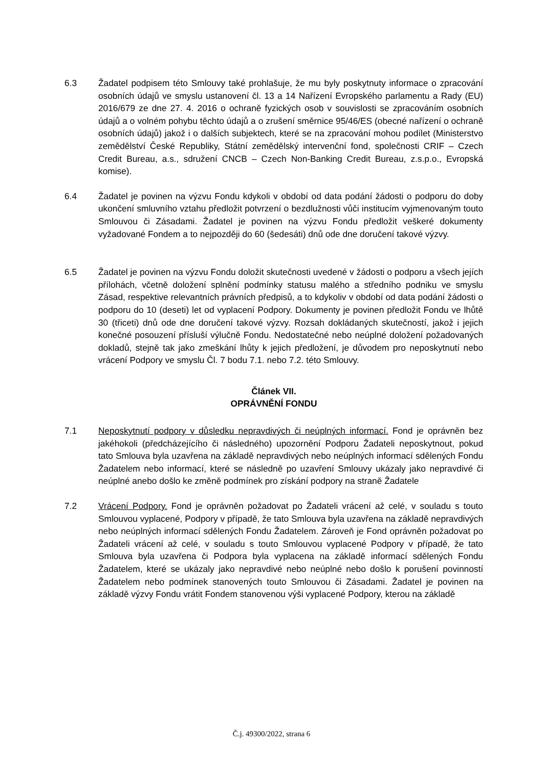6.3 Žadatel podpisem této Smlouvy také prohlašuje, že mu byly poskytnuty informace o zpracování osobních údajů ve smyslu ustanovení čl. 13 a 14 Nařízení Evropského parlamentu a Rady (EU) 2016/679 ze dne 27. 4. 2016 o ochraně fyzických osob v souvislosti se zpracováním osobních údajů a o volném pohybu těchto údajů a o zrušení směrnice 95/46/ES (obecné nařízení o ochraně osobních údajů) jakož i o dalších subjektech, které se na zpracování mohou podílet (Ministerstvo zemědělství České Republiky, Státní zemědělský intervenční fond, společnosti CRIF – Czech Credit Bureau, a.s., sdružení CNCB – Czech Non-Banking Credit Bureau, z.s.p.o., Evropská komise).
6.4 Žadatel je povinen na výzvu Fondu kdykoli v období od data podání žádosti o podporu do doby ukončení smluvního vztahu předložit potvrzení o bezdlužnosti vůči institucím vyjmenovaným touto Smlouvou či Zásadami. Žadatel je povinen na výzvu Fondu předložit veškeré dokumenty vyžadované Fondem a to nejpozději do 60 (šedesáti) dnů ode dne doručení takové výzvy.
6.5 Žadatel je povinen na výzvu Fondu doložit skutečnosti uvedené v žádosti o podporu a všech jejích přílohách, včetně doložení splnění podmínky statusu malého a středního podniku ve smyslu Zásad, respektive relevantních právních předpisů, a to kdykoliv v období od data podání žádosti o podporu do 10 (deseti) let od vyplacení Podpory. Dokumenty je povinen předložit Fondu ve lhůtě 30 (třiceti) dnů ode dne doručení takové výzvy. Rozsah dokládaných skutečností, jakož i jejich konečné posouzení přísluší výlučně Fondu. Nedostatečné nebo neúplné doložení požadovaných dokladů, stejně tak jako zmeškání lhůty k jejich předložení, je důvodem pro neposkytnutí nebo vrácení Podpory ve smyslu Čl. 7 bodu 7.1. nebo 7.2. této Smlouvy.
Článek VII.
OPRÁVNĚNÍ FONDU
7.1 Neposkytnutí podpory v důsledku nepravdivých či neúplných informací. Fond je oprávněn bez jakéhokoli (předcházejícího či následného) upozornění Podporu Žadateli neposkytnout, pokud tato Smlouva byla uzavřena na základě nepravdivých nebo neúplných informací sdělených Fondu Žadatelem nebo informací, které se následně po uzavření Smlouvy ukázaly jako nepravdivé či neúplné anebo došlo ke změně podmínek pro získání podpory na straně Žadatele
7.2 Vrácení Podpory. Fond je oprávněn požadovat po Žadateli vrácení až celé, v souladu s touto Smlouvou vyplacené, Podpory v případě, že tato Smlouva byla uzavřena na základě nepravdivých nebo neúplných informací sdělených Fondu Žadatelem. Zároveň je Fond oprávněn požadovat po Žadateli vrácení až celé, v souladu s touto Smlouvou vyplacené Podpory v případě, že tato Smlouva byla uzavřena či Podpora byla vyplacena na základě informací sdělených Fondu Žadatelem, které se ukázaly jako nepravdivé nebo neúplné nebo došlo k porušení povinností Žadatelem nebo podmínek stanovených touto Smlouvou či Zásadami. Žadatel je povinen na základě výzvy Fondu vrátit Fondem stanovenou výši vyplacené Podpory, kterou na základě
Č.j. 49300/2022, strana 6